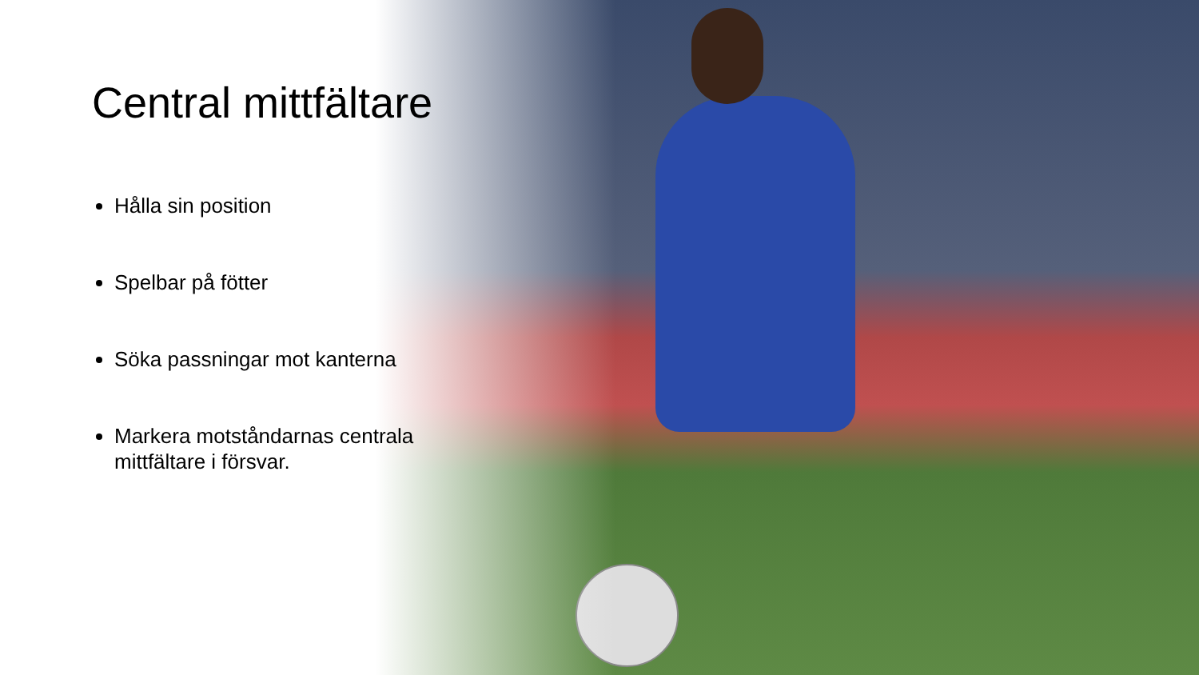Central mittfältare
Hålla sin position
Spelbar på fötter
Söka passningar mot kanterna
Markera motståndarnas centrala mittfältare i försvar.